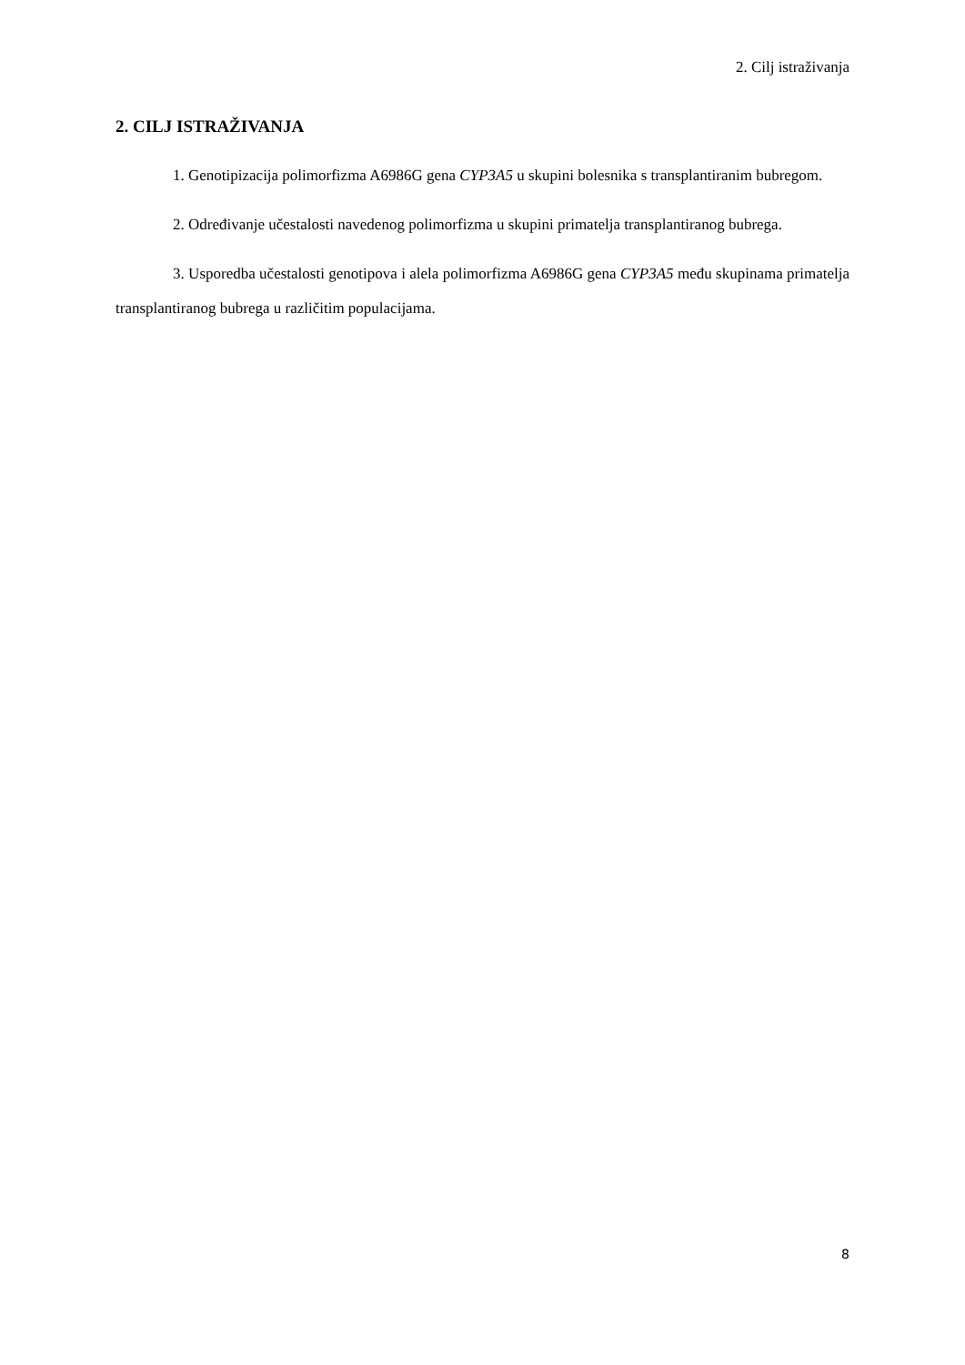2. Cilj istraživanja
2. CILJ ISTRAŽIVANJA
1. Genotipizacija polimorfizma A6986G gena CYP3A5 u skupini bolesnika s transplantiranim bubregom.
2. Određivanje učestalosti navedenog polimorfizma u skupini primatelja transplantiranog bubrega.
3. Usporedba učestalosti genotipova i alela polimorfizma A6986G gena CYP3A5 među skupinama primatelja transplantiranog bubrega u različitim populacijama.
8